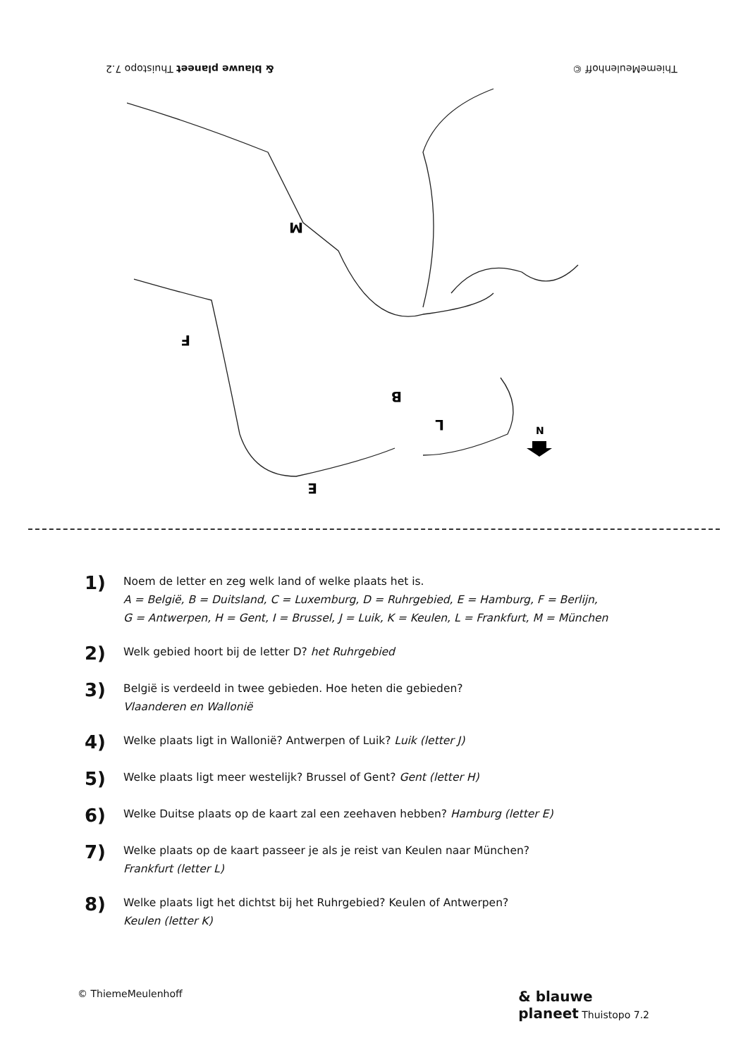& blauwe planeet Thuistopo 7.2
ThiemeMeulenhoff ©
M
B
L
F
E
N
1)
Noem de letter en zeg welk land of welke plaats het is.
A = België, B = Duitsland, C = Luxemburg, D = Ruhrgebied, E = Hamburg, F = Berlijn,
G = Antwerpen, H = Gent, I = Brussel, J = Luik, K = Keulen, L = Frankfurt, M = München
2)
Welk gebied hoort bij de letter D? het Ruhrgebied
3)
België is verdeeld in twee gebieden. Hoe heten die gebieden?
Vlaanderen en Wallonië
4)
Welke plaats ligt in Wallonië? Antwerpen of Luik? Luik (letter J)
5)
Welke plaats ligt meer westelijk? Brussel of Gent? Gent (letter H)
6)
Welke Duitse plaats op de kaart zal een zeehaven hebben? Hamburg (letter E)
7)
Welke plaats op de kaart passeer je als je reist van Keulen naar München?
Frankfurt (letter L)
8)
Welke plaats ligt het dichtst bij het Ruhrgebied? Keulen of Antwerpen?
Keulen (letter K)
© ThiemeMeulenhoff
& blauwe
planeet Thuistopo 7.2